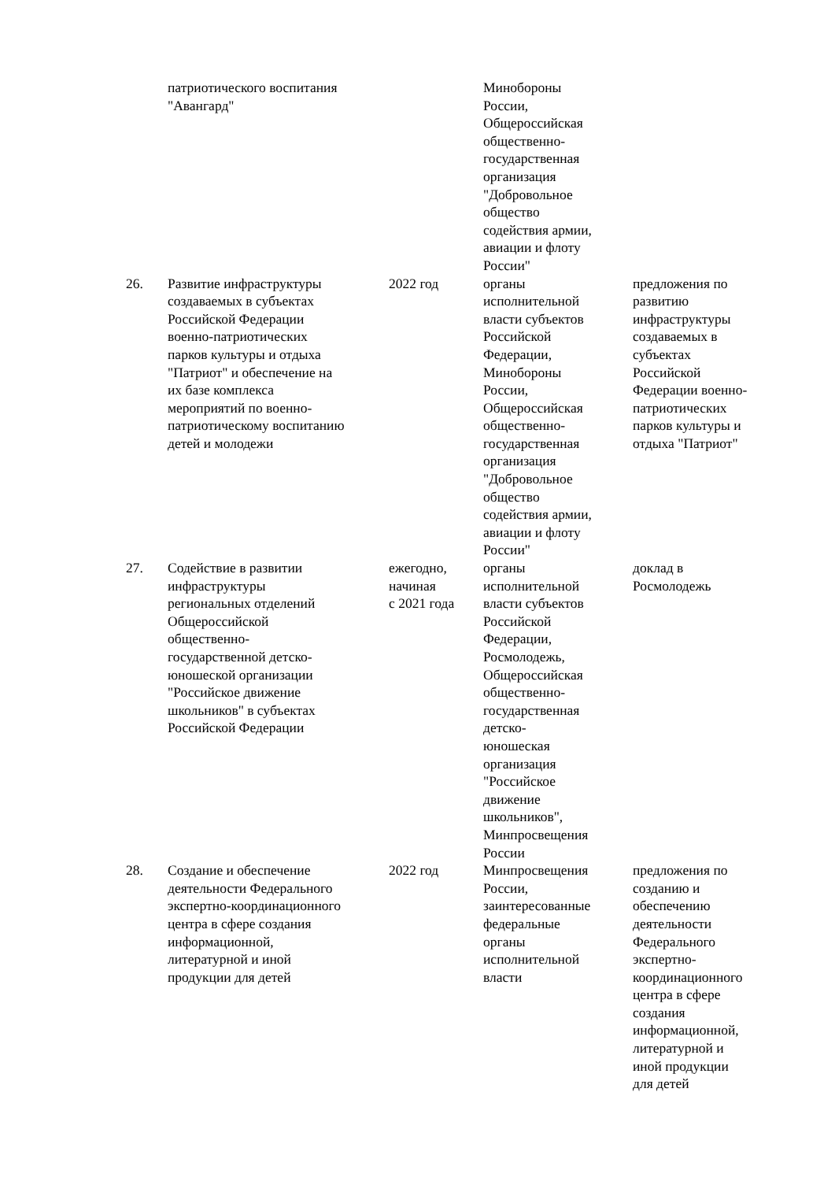| | патриотического воспитания "Авангард" | | Минобороны России, Общероссийская общественно- государственная организация "Добровольное общество содействия армии, авиации и флоту России" | |
| 26. | Развитие инфраструктуры создаваемых в субъектах Российской Федерации военно-патриотических парков культуры и отдыха "Патриот" и обеспечение на их базе комплекса мероприятий по военно- патриотическому воспитанию детей и молодежи | 2022 год | органы исполнительной власти субъектов Российской Федерации, Минобороны России, Общероссийская общественно- государственная организация "Добровольное общество содействия армии, авиации и флоту России" | предложения по развитию инфраструктуры создаваемых в субъектах Российской Федерации военно- патриотических парков культуры и отдыха "Патриот" |
| 27. | Содействие в развитии инфраструктуры региональных отделений Общероссийской общественно- государственной детско- юношеской организации "Российское движение школьников" в субъектах Российской Федерации | ежегодно, начиная с 2021 года | органы исполнительной власти субъектов Российской Федерации, Росмолодежь, Общероссийская общественно- государственная детско- юношеская организация "Российское движение школьников", Минпросвещения России | доклад в Росмолодежь |
| 28. | Создание и обеспечение деятельности Федерального экспертно-координационного центра в сфере создания информационной, литературной и иной продукции для детей | 2022 год | Минпросвещения России, заинтересованные федеральные органы исполнительной власти | предложения по созданию и обеспечению деятельности Федерального экспертно- координационного центра в сфере создания информационной, литературной и иной продукции для детей |